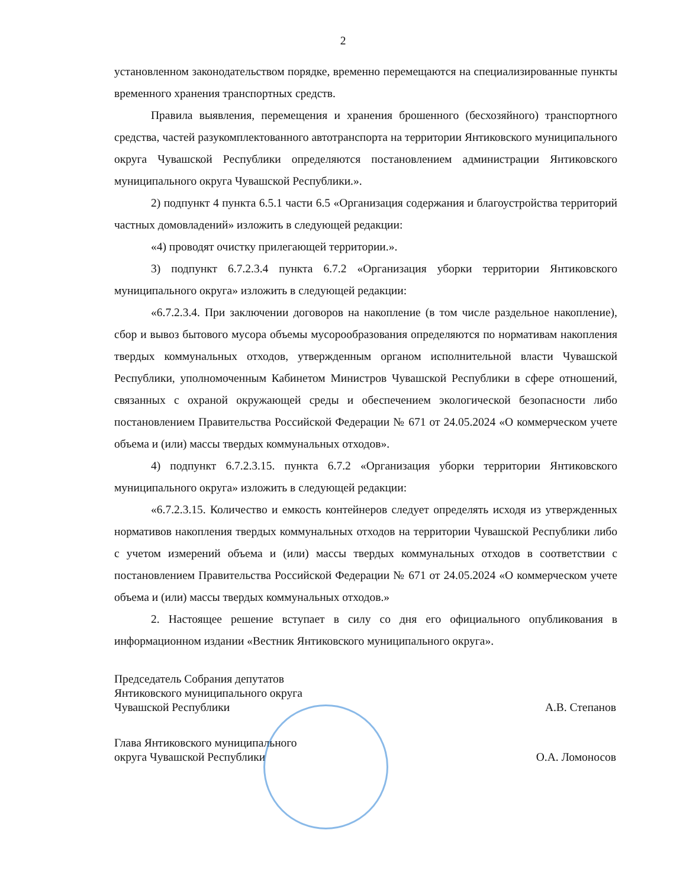2
установленном законодательством порядке, временно перемещаются на специализированные пункты временного хранения транспортных средств.
Правила выявления, перемещения и хранения брошенного (бесхозяйного) транспортного средства, частей разукомплектованного автотранспорта на территории Янтиковского муниципального округа Чувашской Республики определяются постановлением администрации Янтиковского муниципального округа Чувашской Республики.».
2) подпункт 4 пункта 6.5.1 части 6.5 «Организация содержания и благоустройства территорий частных домовладений» изложить в следующей редакции:
«4) проводят очистку прилегающей территории.».
3) подпункт 6.7.2.3.4 пункта 6.7.2 «Организация уборки территории Янтиковского муниципального округа» изложить в следующей редакции:
«6.7.2.3.4. При заключении договоров на накопление (в том числе раздельное накопление), сбор и вывоз бытового мусора объемы мусорообразования определяются по нормативам накопления твердых коммунальных отходов, утвержденным органом исполнительной власти Чувашской Республики, уполномоченным Кабинетом Министров Чувашской Республики в сфере отношений, связанных с охраной окружающей среды и обеспечением экологической безопасности либо постановлением Правительства Российской Федерации № 671 от 24.05.2024 «О коммерческом учете объема и (или) массы твердых коммунальных отходов».
4) подпункт 6.7.2.3.15. пункта 6.7.2 «Организация уборки территории Янтиковского муниципального округа» изложить в следующей редакции:
«6.7.2.3.15. Количество и емкость контейнеров следует определять исходя из утвержденных нормативов накопления твердых коммунальных отходов на территории Чувашской Республики либо с учетом измерений объема и (или) массы твердых коммунальных отходов в соответствии с постановлением Правительства Российской Федерации № 671 от 24.05.2024 «О коммерческом учете объема и (или) массы твердых коммунальных отходов.»
2. Настоящее решение вступает в силу со дня его официального опубликования в информационном издании «Вестник Янтиковского муниципального округа».
Председатель Собрания депутатов
Янтиковского муниципального округа
Чувашской Республики
А.В. Степанов
Глава Янтиковского муниципального
округа Чувашской Республики
О.А. Ломоносов